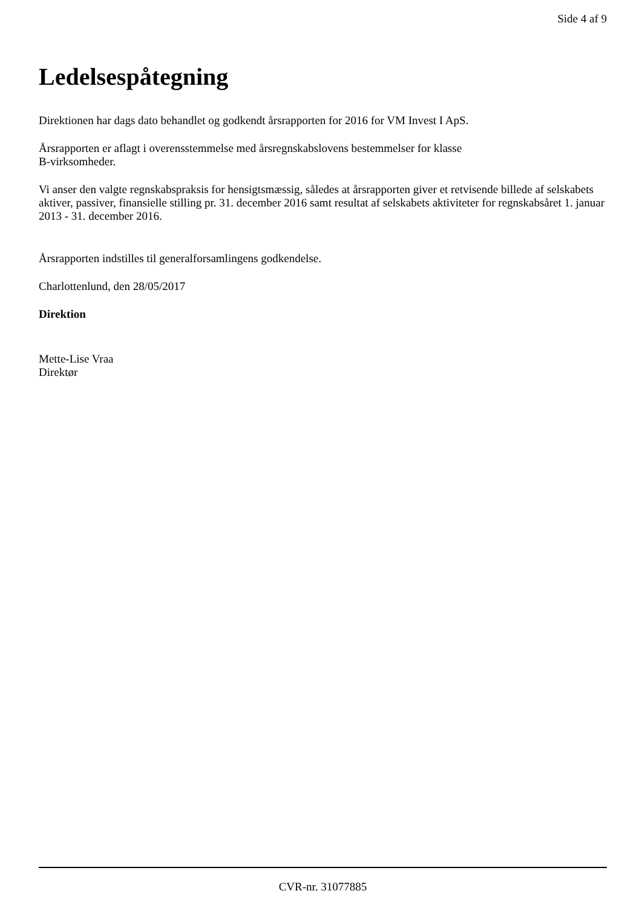Side 4 af 9
Ledelsespåtegning
Direktionen har dags dato behandlet og godkendt årsrapporten for 2016 for VM Invest I ApS.
Årsrapporten er aflagt i overensstemmelse med årsregnskabslovens bestemmelser for klasse
B-virksomheder.
Vi anser den valgte regnskabspraksis for hensigtsmæssig, således at årsrapporten giver et retvisende billede af selskabets aktiver, passiver, finansielle stilling pr. 31. december 2016 samt resultat af selskabets aktiviteter for regnskabsåret 1. januar 2013 - 31. december 2016.
Årsrapporten indstilles til generalforsamlingens godkendelse.
Charlottenlund, den 28/05/2017
Direktion
Mette-Lise Vraa
Direktør
CVR-nr. 31077885